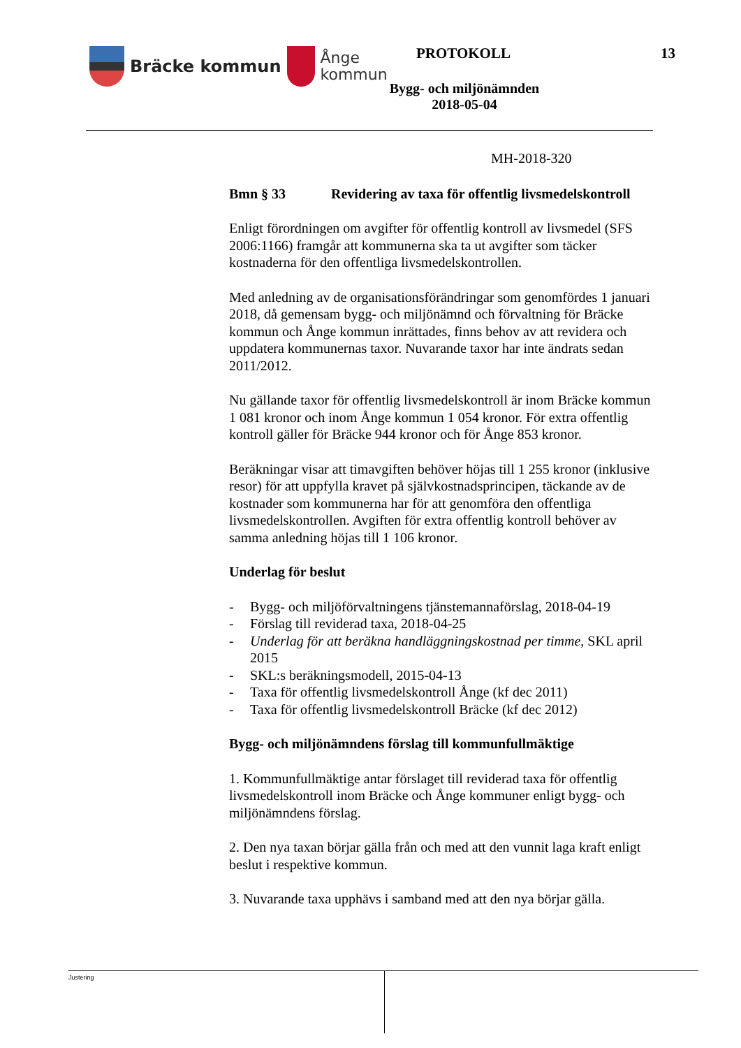Bräcke kommun
Ånge
kommun
PROTOKOLL 13
Bygg- och miljönämnden
2018-05-04
MH-2018-320
Bmn § 33 Revidering av taxa för offentlig livsmedelskontroll
Enligt förordningen om avgifter för offentlig kontroll av livsmedel (SFS 2006:1166) framgår att kommunerna ska ta ut avgifter som täcker kostnaderna för den offentliga livsmedelskontrollen.
Med anledning av de organisationsförändringar som genomfördes 1 januari 2018, då gemensam bygg- och miljönämnd och förvaltning för Bräcke kommun och Ånge kommun inrättades, finns behov av att revidera och uppdatera kommunernas taxor. Nuvarande taxor har inte ändrats sedan 2011/2012.
Nu gällande taxor för offentlig livsmedelskontroll är inom Bräcke kommun 1 081 kronor och inom Ånge kommun 1 054 kronor. För extra offentlig kontroll gäller för Bräcke 944 kronor och för Ånge 853 kronor.
Beräkningar visar att timavgiften behöver höjas till 1 255 kronor (inklusive resor) för att uppfylla kravet på självkostnadsprincipen, täckande av de kostnader som kommunerna har för att genomföra den offentliga livsmedelskontrollen. Avgiften för extra offentlig kontroll behöver av samma anledning höjas till 1 106 kronor.
Underlag för beslut
- Bygg- och miljöförvaltningens tjänstemannaförslag, 2018-04-19
- Förslag till reviderad taxa, 2018-04-25
- Underlag för att beräkna handläggningskostnad per timme, SKL april 2015
- SKL:s beräkningsmodell, 2015-04-13
- Taxa för offentlig livsmedelskontroll Ånge (kf dec 2011)
- Taxa för offentlig livsmedelskontroll Bräcke (kf dec 2012)
Bygg- och miljönämndens förslag till kommunfullmäktige
1. Kommunfullmäktige antar förslaget till reviderad taxa för offentlig livsmedelskontroll inom Bräcke och Ånge kommuner enligt bygg- och miljönämndens förslag.
2. Den nya taxan börjar gälla från och med att den vunnit laga kraft enligt beslut i respektive kommun.
3. Nuvarande taxa upphävs i samband med att den nya börjar gälla.
Justering